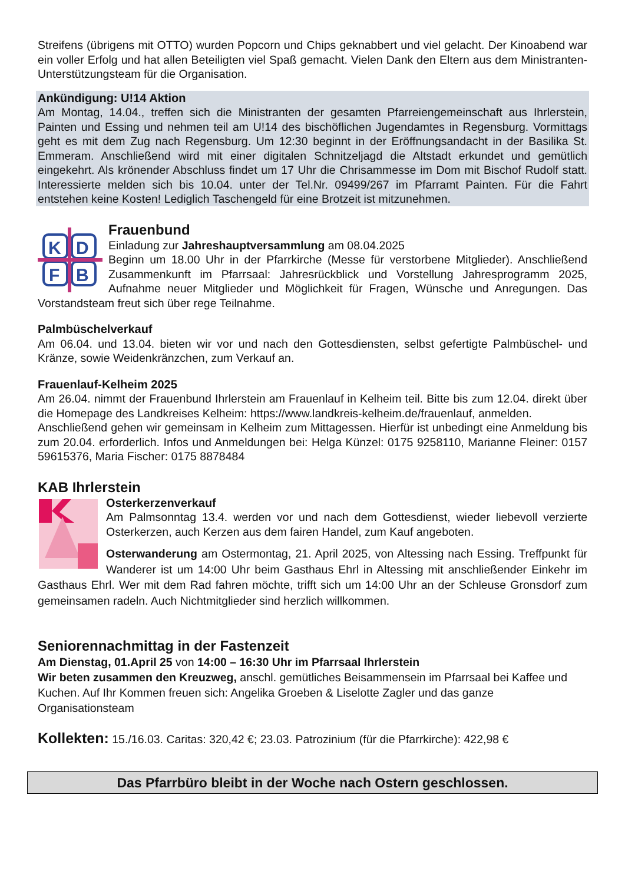Streifens (übrigens mit OTTO) wurden Popcorn und Chips geknabbert und viel gelacht. Der Kinoabend war ein voller Erfolg und hat allen Beteiligten viel Spaß gemacht. Vielen Dank den Eltern aus dem Ministranten-Unterstützungsteam für die Organisation.
Ankündigung: U!14 Aktion
Am Montag, 14.04., treffen sich die Ministranten der gesamten Pfarreiengemeinschaft aus Ihrlerstein, Painten und Essing und nehmen teil am U!14 des bischöflichen Jugendamtes in Regensburg. Vormittags geht es mit dem Zug nach Regensburg. Um 12:30 beginnt in der Eröffnungsandacht in der Basilika St. Emmeram. Anschließend wird mit einer digitalen Schnitzeljagd die Altstadt erkundet und gemütlich eingekehrt. Als krönender Abschluss findet um 17 Uhr die Chrisammesse im Dom mit Bischof Rudolf statt. Interessierte melden sich bis 10.04. unter der Tel.Nr. 09499/267 im Pfarramt Painten. Für die Fahrt entstehen keine Kosten! Lediglich Taschengeld für eine Brotzeit ist mitzunehmen.
K
D
F
B
Frauenbund
Einladung zur Jahreshauptversammlung am 08.04.2025
Beginn um 18.00 Uhr in der Pfarrkirche (Messe für verstorbene Mitglieder). Anschließend Zusammenkunft im Pfarrsaal: Jahresrückblick und Vorstellung Jahresprogramm 2025, Aufnahme neuer Mitglieder und Möglichkeit für Fragen, Wünsche und Anregungen. Das Vorstandsteam freut sich über rege Teilnahme.
Palmbüschelverkauf
Am 06.04. und 13.04. bieten wir vor und nach den Gottesdiensten, selbst gefertigte Palmbüschel- und Kränze, sowie Weidenkränzchen, zum Verkauf an.
Frauenlauf-Kelheim 2025
Am 26.04. nimmt der Frauenbund Ihrlerstein am Frauenlauf in Kelheim teil. Bitte bis zum 12.04. direkt über die Homepage des Landkreises Kelheim: https://www.landkreis-kelheim.de/frauenlauf, anmelden.
Anschließend gehen wir gemeinsam in Kelheim zum Mittagessen. Hierfür ist unbedingt eine Anmeldung bis zum 20.04. erforderlich. Infos und Anmeldungen bei: Helga Künzel: 0175 9258110, Marianne Fleiner: 0157 59615376, Maria Fischer: 0175 8878484
KAB Ihrlerstein
Osterkerzenverkauf
Am Palmsonntag 13.4. werden vor und nach dem Gottesdienst, wieder liebevoll verzierte Osterkerzen, auch Kerzen aus dem fairen Handel, zum Kauf angeboten.
Osterwanderung am Ostermontag, 21. April 2025, von Altessing nach Essing. Treffpunkt für Wanderer ist um 14:00 Uhr beim Gasthaus Ehrl in Altessing mit anschließender Einkehr im Gasthaus Ehrl. Wer mit dem Rad fahren möchte, trifft sich um 14:00 Uhr an der Schleuse Gronsdorf zum gemeinsamen radeln. Auch Nichtmitglieder sind herzlich willkommen.
Seniorennachmittag in der Fastenzeit
Am Dienstag, 01.April 25 von 14:00 – 16:30 Uhr im Pfarrsaal Ihrlerstein
Wir beten zusammen den Kreuzweg, anschl. gemütliches Beisammensein im Pfarrsaal bei Kaffee und Kuchen. Auf Ihr Kommen freuen sich: Angelika Groeben & Liselotte Zagler und das ganze Organisationsteam
Kollekten: 15./16.03. Caritas: 320,42 €; 23.03. Patrozinium (für die Pfarrkirche): 422,98 €
Das Pfarrbüro bleibt in der Woche nach Ostern geschlossen.